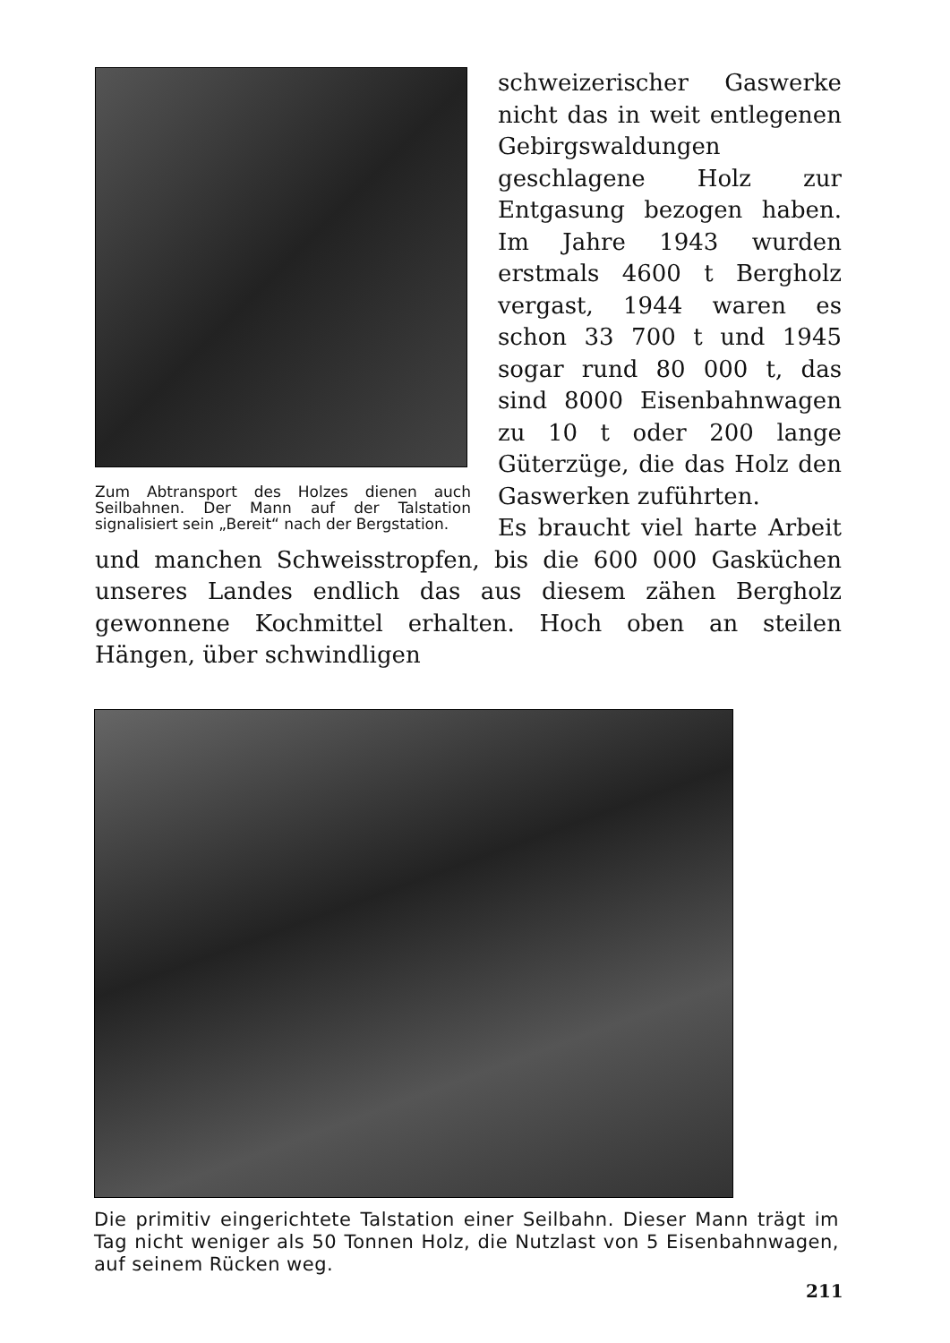Zum Abtransport des Holzes dienen auch Seilbahnen. Der Mann auf der Talstation signalisiert sein „Bereit“ nach der Bergstation.
schweizerischer Gaswerke nicht das in weit entlegenen Gebirgswaldungen geschlagene Holz zur Entgasung bezogen haben. Im Jahre 1943 wurden erstmals 4600 t Bergholz vergast, 1944 waren es schon 33 700 t und 1945 sogar rund 80 000 t, das sind 8000 Eisenbahnwagen zu 10 t oder 200 lange Güterzüge, die das Holz den Gaswerken zuführten.
Es braucht viel harte Arbeit und manchen Schweisstropfen, bis die 600 000 Gasküchen unseres Landes endlich das aus diesem zähen Bergholz gewonnene Kochmittel erhalten. Hoch oben an steilen Hängen, über schwindligen
Die primitiv eingerichtete Talstation einer Seilbahn. Dieser Mann trägt im Tag nicht weniger als 50 Tonnen Holz, die Nutzlast von 5 Eisenbahnwagen, auf seinem Rücken weg.
211